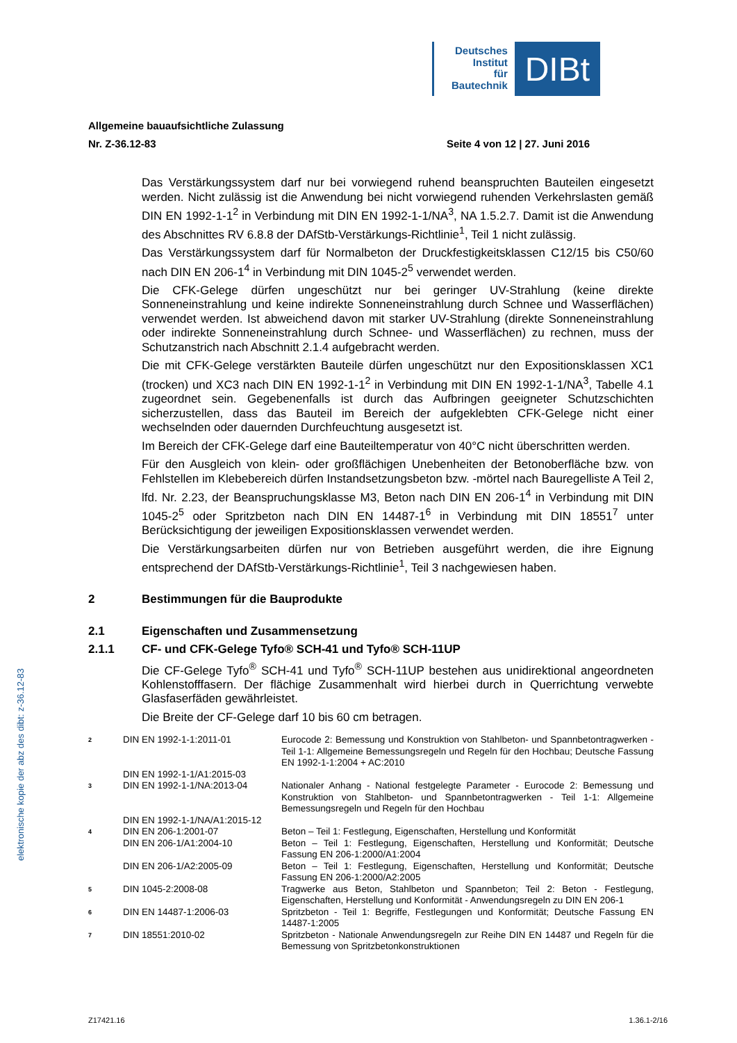Deutsches
Institut
für
Bautechnik
DIBt
elektronische kopie der abz des dibt: z-36.12-83
Allgemeine bauaufsichtliche Zulassung
Nr. Z-36.12-83 Seite 4 von 12 | 27. Juni 2016
Das Verstärkungssystem darf nur bei vorwiegend ruhend beanspruchten Bauteilen eingesetzt werden. Nicht zulässig ist die Anwendung bei nicht vorwiegend ruhenden Verkehrslasten gemäß DIN EN 1992-1-1<sup>2</sup> in Verbindung mit DIN EN 1992-1-1/NA<sup>3</sup>, NA 1.5.2.7. Damit ist die Anwendung des Abschnittes RV 6.8.8 der DAfStb-Verstärkungs-Richtlinie<sup>1</sup>, Teil 1 nicht zulässig.
Das Verstärkungssystem darf für Normalbeton der Druckfestigkeitsklassen C12/15 bis C50/60 nach DIN EN 206-1<sup>4</sup> in Verbindung mit DIN 1045-2<sup>5</sup> verwendet werden.
Die CFK-Gelege dürfen ungeschützt nur bei geringer UV-Strahlung (keine direkte Sonneneinstrahlung und keine indirekte Sonneneinstrahlung durch Schnee und Wasserflächen) verwendet werden. Ist abweichend davon mit starker UV-Strahlung (direkte Sonneneinstrahlung oder indirekte Sonneneinstrahlung durch Schnee- und Wasserflächen) zu rechnen, muss der Schutzanstrich nach Abschnitt 2.1.4 aufgebracht werden.
Die mit CFK-Gelege verstärkten Bauteile dürfen ungeschützt nur den Expositionsklassen XC1 (trocken) und XC3 nach DIN EN 1992-1-1<sup>2</sup> in Verbindung mit DIN EN 1992-1-1/NA<sup>3</sup>, Tabelle 4.1 zugeordnet sein. Gegebenenfalls ist durch das Aufbringen geeigneter Schutzschichten sicherzustellen, dass das Bauteil im Bereich der aufgeklebten CFK-Gelege nicht einer wechselnden oder dauernden Durchfeuchtung ausgesetzt ist.
Im Bereich der CFK-Gelege darf eine Bauteiltemperatur von 40°C nicht überschritten werden.
Für den Ausgleich von klein- oder großflächigen Unebenheiten der Betonoberfläche bzw. von Fehlstellen im Klebebereich dürfen Instandsetzungsbeton bzw. -mörtel nach Bauregelliste A Teil 2, lfd. Nr. 2.23, der Beanspruchungsklasse M3, Beton nach DIN EN 206-1<sup>4</sup> in Verbindung mit DIN 1045-2<sup>5</sup> oder Spritzbeton nach DIN EN 14487-1<sup>6</sup> in Verbindung mit DIN 18551<sup>7</sup> unter Berücksichtigung der jeweiligen Expositionsklassen verwendet werden.
Die Verstärkungsarbeiten dürfen nur von Betrieben ausgeführt werden, die ihre Eignung entsprechend der DAfStb-Verstärkungs-Richtlinie<sup>1</sup>, Teil 3 nachgewiesen haben.
2 Bestimmungen für die Bauprodukte
2.1 Eigenschaften und Zusammensetzung
2.1.1 CF- und CFK-Gelege Tyfo® SCH-41 und Tyfo® SCH-11UP
Die CF-Gelege Tyfo<sup>®</sup> SCH-41 und Tyfo<sup>®</sup> SCH-11UP bestehen aus unidirektional angeordneten Kohlenstofffasern. Der flächige Zusammenhalt wird hierbei durch in Querrichtung verwebte Glasfaserfäden gewährleistet.
Die Breite der CF-Gelege darf 10 bis 60 cm betragen.
| 2 | DIN EN 1992-1-1:2011-01 | Eurocode 2: Bemessung und Konstruktion von Stahlbeton- und Spannbetontragwerken - Teil 1-1: Allgemeine Bemessungsregeln und Regeln für den Hochbau; Deutsche Fassung EN 1992-1-1:2004 + AC:2010 |
| | DIN EN 1992-1-1/A1:2015-03 | |
| 3 | DIN EN 1992-1-1/NA:2013-04 | Nationaler Anhang - National festgelegte Parameter - Eurocode 2: Bemessung und Konstruktion von Stahlbeton- und Spannbetontragwerken - Teil 1-1: Allgemeine Bemessungsregeln und Regeln für den Hochbau |
| | DIN EN 1992-1-1/NA/A1:2015-12 | |
| 4 | DIN EN 206-1:2001-07 | Beton – Teil 1: Festlegung, Eigenschaften, Herstellung und Konformität |
| | DIN EN 206-1/A1:2004-10 | Beton – Teil 1: Festlegung, Eigenschaften, Herstellung und Konformität; Deutsche Fassung EN 206-1:2000/A1:2004 |
| | DIN EN 206-1/A2:2005-09 | Beton – Teil 1: Festlegung, Eigenschaften, Herstellung und Konformität; Deutsche Fassung EN 206-1:2000/A2:2005 |
| 5 | DIN 1045-2:2008-08 | Tragwerke aus Beton, Stahlbeton und Spannbeton; Teil 2: Beton - Festlegung, Eigenschaften, Herstellung und Konformität - Anwendungsregeln zu DIN EN 206-1 |
| 6 | DIN EN 14487-1:2006-03 | Spritzbeton - Teil 1: Begriffe, Festlegungen und Konformität; Deutsche Fassung EN 14487-1:2005 |
| 7 | DIN 18551:2010-02 | Spritzbeton - Nationale Anwendungsregeln zur Reihe DIN EN 14487 und Regeln für die Bemessung von Spritzbetonkonstruktionen |
Z17421.16 1.36.1-2/16